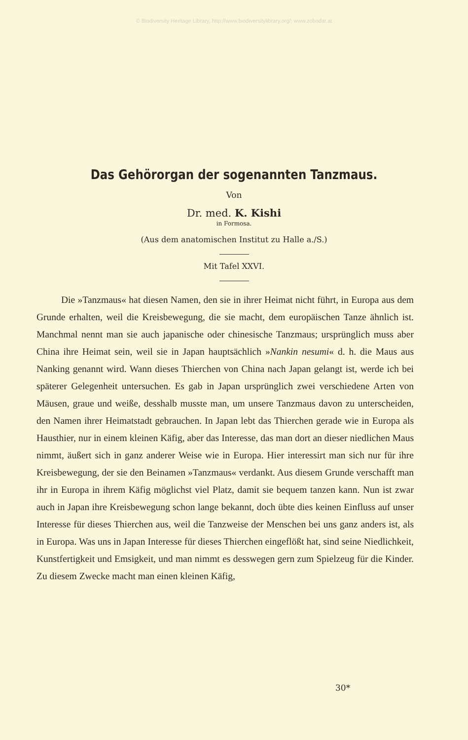© Biodiversity Heritage Library, http://www.biodiversitylibrary.org/; www.zobodat.at
Das Gehörorgan der sogenannten Tanzmaus.
Von
Dr. med. K. Kishi
in Formosa.
(Aus dem anatomischen Institut zu Halle a./S.)
Mit Tafel XXVI.
Die »Tanzmaus« hat diesen Namen, den sie in ihrer Heimat nicht führt, in Europa aus dem Grunde erhalten, weil die Kreisbewegung, die sie macht, dem europäischen Tanze ähnlich ist. Manchmal nennt man sie auch japanische oder chinesische Tanzmaus; ursprünglich muss aber China ihre Heimat sein, weil sie in Japan hauptsächlich »Nankin nesumi« d. h. die Maus aus Nanking genannt wird. Wann dieses Thierchen von China nach Japan gelangt ist, werde ich bei späterer Gelegenheit untersuchen. Es gab in Japan ursprünglich zwei verschiedene Arten von Mäusen, graue und weiße, desshalb musste man, um unsere Tanzmaus davon zu unterscheiden, den Namen ihrer Heimatstadt gebrauchen. In Japan lebt das Thierchen gerade wie in Europa als Hausthier, nur in einem kleinen Käfig, aber das Interesse, das man dort an dieser niedlichen Maus nimmt, äußert sich in ganz anderer Weise wie in Europa. Hier interessirt man sich nur für ihre Kreisbewegung, der sie den Beinamen »Tanzmaus« verdankt. Aus diesem Grunde verschafft man ihr in Europa in ihrem Käfig möglichst viel Platz, damit sie bequem tanzen kann. Nun ist zwar auch in Japan ihre Kreisbewegung schon lange bekannt, doch übte dies keinen Einfluss auf unser Interesse für dieses Thierchen aus, weil die Tanzweise der Menschen bei uns ganz anders ist, als in Europa. Was uns in Japan Interesse für dieses Thierchen eingeflößt hat, sind seine Niedlichkeit, Kunstfertigkeit und Emsigkeit, und man nimmt es desswegen gern zum Spielzeug für die Kinder. Zu diesem Zwecke macht man einen kleinen Käfig,
30*